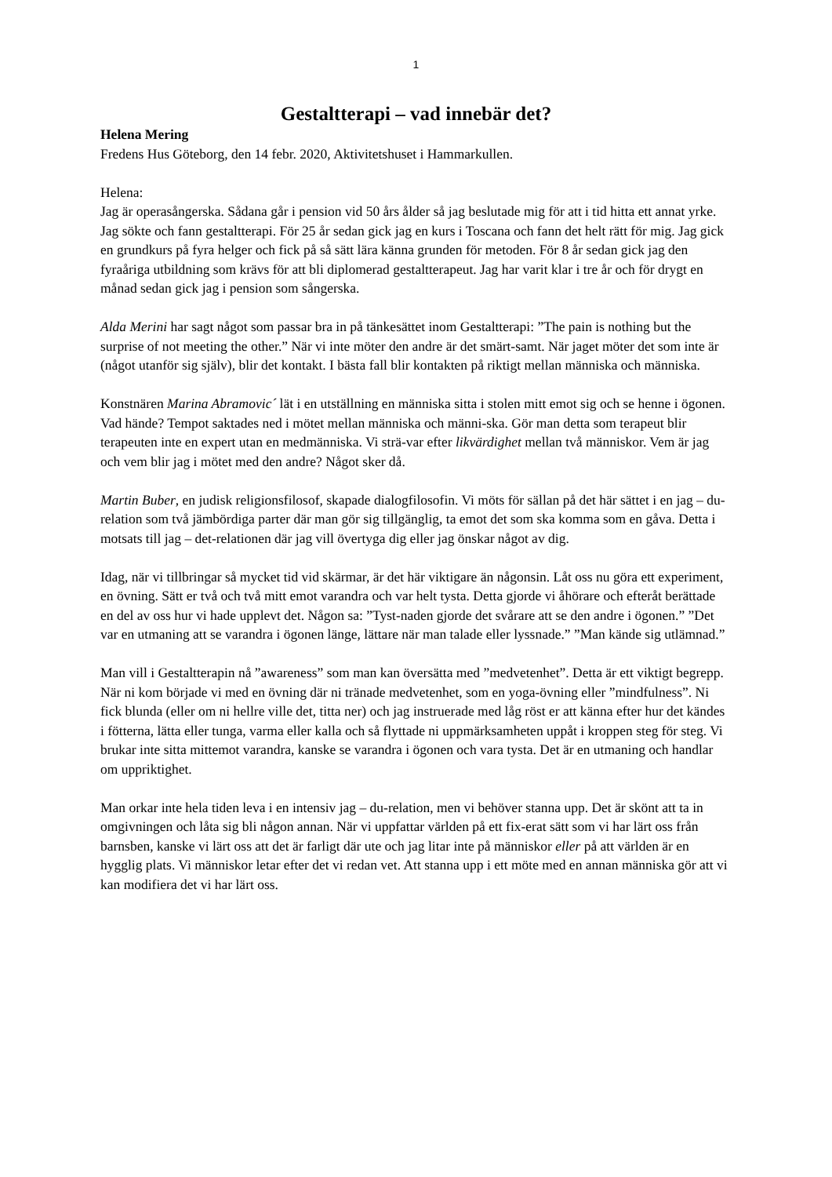1
Gestaltterapi – vad innebär det?
Helena Mering
Fredens Hus Göteborg, den 14 febr. 2020, Aktivitetshuset i Hammarkullen.
Helena:
Jag är operasångerska. Sådana går i pension vid 50 års ålder så jag beslutade mig för att i tid hitta ett annat yrke. Jag sökte och fann gestaltterapi. För 25 år sedan gick jag en kurs i Toscana och fann det helt rätt för mig. Jag gick en grundkurs på fyra helger och fick på så sätt lära känna grunden för metoden. För 8 år sedan gick jag den fyraåriga utbildning som krävs för att bli diplomerad gestaltterapeut. Jag har varit klar i tre år och för drygt en månad sedan gick jag i pension som sångerska.
Alda Merini har sagt något som passar bra in på tänkesättet inom Gestaltterapi: ”The pain is nothing but the surprise of not meeting the other.” När vi inte möter den andre är det smärt-samt. När jaget möter det som inte är (något utanför sig själv), blir det kontakt. I bästa fall blir kontakten på riktigt mellan människa och människa.
Konstnären Marina Abramovic´ lät i en utställning en människa sitta i stolen mitt emot sig och se henne i ögonen. Vad hände? Tempot saktades ned i mötet mellan människa och männi-ska. Gör man detta som terapeut blir terapeuten inte en expert utan en medmänniska. Vi strä-var efter likvärdighet mellan två människor. Vem är jag och vem blir jag i mötet med den andre? Något sker då.
Martin Buber, en judisk religionsfilosof, skapade dialogfilosofin. Vi möts för sällan på det här sättet i en jag – du-relation som två jämbördiga parter där man gör sig tillgänglig, ta emot det som ska komma som en gåva. Detta i motsats till jag – det-relationen där jag vill övertyga dig eller jag önskar något av dig.
Idag, när vi tillbringar så mycket tid vid skärmar, är det här viktigare än någonsin. Låt oss nu göra ett experiment, en övning. Sätt er två och två mitt emot varandra och var helt tysta. Detta gjorde vi åhörare och efteråt berättade en del av oss hur vi hade upplevt det. Någon sa: ”Tyst-naden gjorde det svårare att se den andre i ögonen.” ”Det var en utmaning att se varandra i ögonen länge, lättare när man talade eller lyssnade.” ”Man kände sig utlämnad.”
Man vill i Gestaltterapin nå ”awareness” som man kan översätta med ”medvetenhet”. Detta är ett viktigt begrepp. När ni kom började vi med en övning där ni tränade medvetenhet, som en yoga-övning eller ”mindfulness”. Ni fick blunda (eller om ni hellre ville det, titta ner) och jag instruerade med låg röst er att känna efter hur det kändes i fötterna, lätta eller tunga, varma eller kalla och så flyttade ni uppmärksamheten uppåt i kroppen steg för steg. Vi brukar inte sitta mittemot varandra, kanske se varandra i ögonen och vara tysta. Det är en utmaning och handlar om uppriktighet.
Man orkar inte hela tiden leva i en intensiv jag – du-relation, men vi behöver stanna upp. Det är skönt att ta in omgivningen och låta sig bli någon annan. När vi uppfattar världen på ett fix-erat sätt som vi har lärt oss från barnsben, kanske vi lärt oss att det är farligt där ute och jag litar inte på människor eller på att världen är en hygglig plats. Vi människor letar efter det vi redan vet. Att stanna upp i ett möte med en annan människa gör att vi kan modifiera det vi har lärt oss.